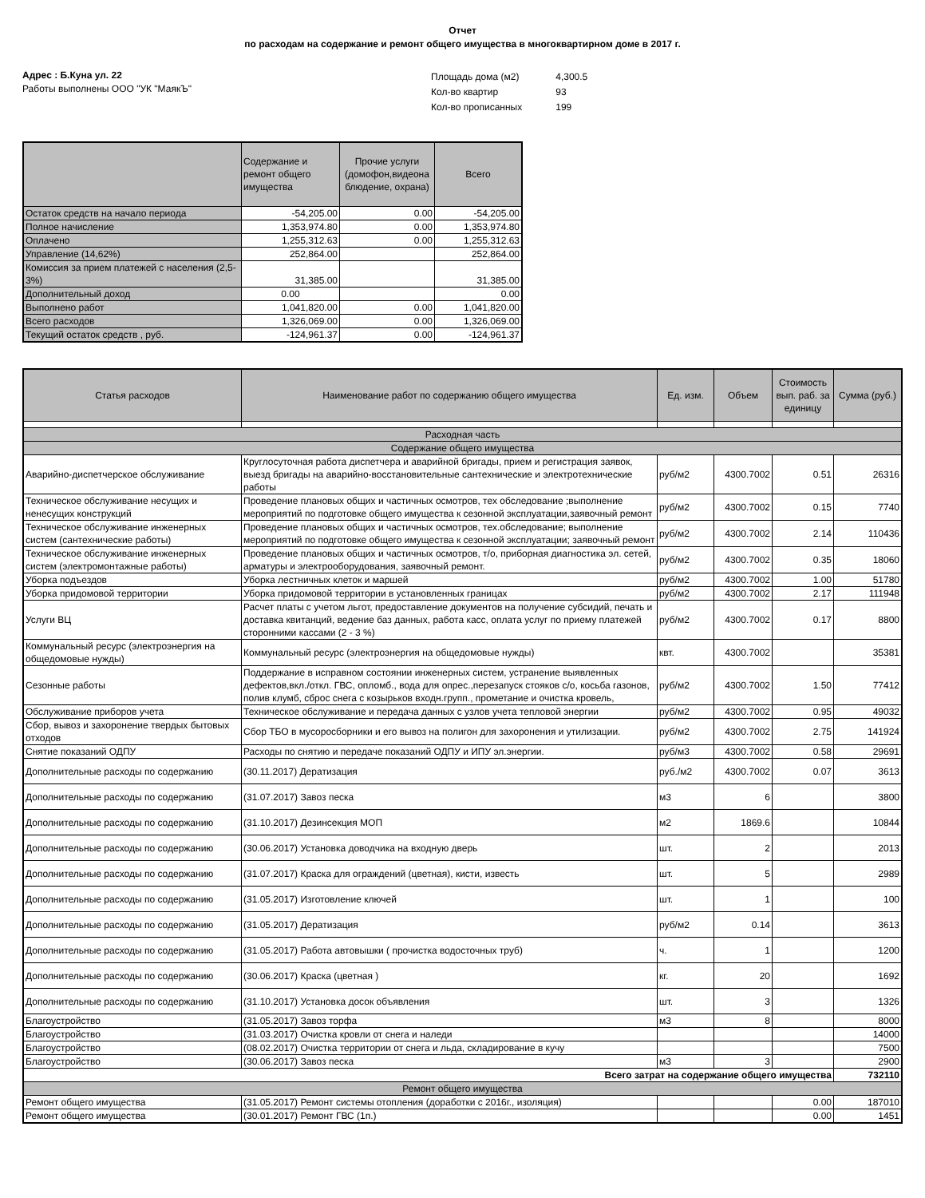Отчет
по расходам на содержание и ремонт общего имущества в многоквартирном доме в 2017 г.
Адрес : Б.Куна ул. 22
Работы выполнены ООО "УК "МаякЪ"
| Площадь дома (м2) | 4,300.5 |
| Кол-во квартир | 93 |
| Кол-во прописанных | 199 |
| | Содержание и ремонт общего имущества | Прочие услуги (домофон,видеона блюдение, охрана) | Всего |
| --- | --- | --- | --- |
| Остаток средств на начало периода | -54,205.00 | 0.00 | -54,205.00 |
| Полное начисление | 1,353,974.80 | 0.00 | 1,353,974.80 |
| Оплачено | 1,255,312.63 | 0.00 | 1,255,312.63 |
| Управление (14,62%) | 252,864.00 | | 252,864.00 |
| Комиссия за прием платежей с населения (2,5-3%) | 31,385.00 | | 31,385.00 |
| Дополнительный доход | 0.00 | | 0.00 |
| Выполнено работ | 1,041,820.00 | 0.00 | 1,041,820.00 |
| Всего расходов | 1,326,069.00 | 0.00 | 1,326,069.00 |
| Текущий остаток средств , руб. | -124,961.37 | 0.00 | -124,961.37 |
| Статья расходов | Наименование работ по содержанию общего имущества | Ед. изм. | Объем | Стоимость вып. раб. за единицу | Сумма (руб.) |
| --- | --- | --- | --- | --- | --- |
| Расходная часть | | | | | |
| Содержание общего имущества | | | | | |
| Аварийно-диспетчерское обслуживание | Круглосуточная работа диспетчера и аварийной бригады, прием и регистрация заявок, выезд бригады на аварийно-восстановительные сантехнические и электротехнические работы | руб/м2 | 4300.7002 | 0.51 | 26316 |
| Техническое обслуживание несущих и ненесущих конструкций | Проведение плановых общих и частичных осмотров, тех обследование ;выполнение мероприятий по подготовке общего имущества к сезонной эксплуатации,заявочный ремонт | руб/м2 | 4300.7002 | 0.15 | 7740 |
| Техническое обслуживание инженерных систем (сантехнические работы) | Проведение плановых общих и частичных осмотров, тех.обследование; выполнение мероприятий по подготовке общего имущества к сезонной эксплуатации; заявочный ремонт | руб/м2 | 4300.7002 | 2.14 | 110436 |
| Техническое обслуживание инженерных систем (электромонтажные работы) | Проведение плановых общих и частичных осмотров, т/о, приборная диагностика эл. сетей, арматуры и электрооборудования, заявочный ремонт. | руб/м2 | 4300.7002 | 0.35 | 18060 |
| Уборка подъездов | Уборка лестничных клеток и маршей | руб/м2 | 4300.7002 | 1.00 | 51780 |
| Уборка придомовой территории | Уборка придомовой территории в установленных границах | руб/м2 | 4300.7002 | 2.17 | 111948 |
| Услуги ВЦ | Расчет платы с учетом льгот, предоставление документов на получение субсидий, печать и доставка квитанций, ведение баз данных, работа касс, оплата услуг по приему платежей сторонними кассами (2 - 3 %) | руб/м2 | 4300.7002 | 0.17 | 8800 |
| Коммунальный ресурс (электроэнергия на общедомовые нужды) | Коммунальный ресурс (электроэнергия на общедомовые нужды) | квт. | 4300.7002 | | 35381 |
| Сезонные работы | Поддержание в исправном состоянии инженерных систем, устранение выявленных дефектов,вкл./откл. ГВС, опломб., вода для опрес.,перезапуск стояков с/о, косьба газонов, полив клумб, сброс снега с козырьков входн.групп., прометание и очистка кровель, | руб/м2 | 4300.7002 | 1.50 | 77412 |
| Обслуживание приборов учета | Техническое обслуживание и передача данных с узлов учета тепловой энергии | руб/м2 | 4300.7002 | 0.95 | 49032 |
| Сбор, вывоз и захоронение твердых бытовых отходов | Сбор ТБО в мусоросборники и его вывоз на полигон для захоронения и утилизации. | руб/м2 | 4300.7002 | 2.75 | 141924 |
| Снятие показаний ОДПУ | Расходы по снятию и передаче показаний ОДПУ и ИПУ эл.энергии. | руб/м3 | 4300.7002 | 0.58 | 29691 |
| Дополнительные расходы по содержанию | (30.11.2017) Дератизация | руб./м2 | 4300.7002 | 0.07 | 3613 |
| Дополнительные расходы по содержанию | (31.07.2017) Завоз песка | м3 | 6 | | 3800 |
| Дополнительные расходы по содержанию | (31.10.2017) Дезинсекция МОП | м2 | 1869.6 | | 10844 |
| Дополнительные расходы по содержанию | (30.06.2017) Установка доводчика на входную дверь | шт. | 2 | | 2013 |
| Дополнительные расходы по содержанию | (31.07.2017) Краска для ограждений (цветная), кисти, известь | шт. | 5 | | 2989 |
| Дополнительные расходы по содержанию | (31.05.2017) Изготовление ключей | шт. | 1 | | 100 |
| Дополнительные расходы по содержанию | (31.05.2017) Дератизация | руб/м2 | 0.14 | | 3613 |
| Дополнительные расходы по содержанию | (31.05.2017) Работа автовышки ( прочистка водосточных труб) | ч. | 1 | | 1200 |
| Дополнительные расходы по содержанию | (30.06.2017) Краска (цветная ) | кг. | 20 | | 1692 |
| Дополнительные расходы по содержанию | (31.10.2017) Установка досок объявления | шт. | 3 | | 1326 |
| Благоустройство | (31.05.2017) Завоз торфа | м3 | 8 | | 8000 |
| Благоустройство | (31.03.2017) Очистка кровли от снега и наледи | | | | 14000 |
| Благоустройство | (08.02.2017) Очистка территории от снега и льда, складирование в кучу | | | | 7500 |
| Благоустройство | (30.06.2017) Завоз песка | м3 | 3 | | 2900 |
| Всего затрат на содержание общего имущества | | | | | 732110 |
| Ремонт общего имущества | | | | | |
| Ремонт общего имущества | (31.05.2017) Ремонт системы отопления (доработки с 2016г., изоляция) | | | 0.00 | 187010 |
| Ремонт общего имущества | (30.01.2017) Ремонт ГВС (1п.) | | | 0.00 | 1451 |